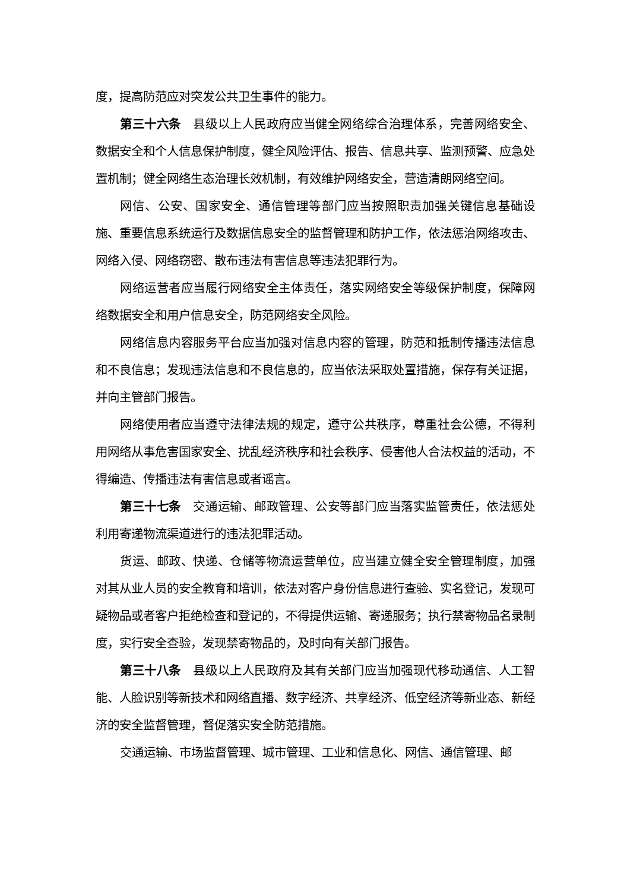度，提高防范应对突发公共卫生事件的能力。
第三十六条　县级以上人民政府应当健全网络综合治理体系，完善网络安全、数据安全和个人信息保护制度，健全风险评估、报告、信息共享、监测预警、应急处置机制；健全网络生态治理长效机制，有效维护网络安全，营造清朗网络空间。
网信、公安、国家安全、通信管理等部门应当按照职责加强关键信息基础设施、重要信息系统运行及数据信息安全的监督管理和防护工作，依法惩治网络攻击、网络入侵、网络窃密、散布违法有害信息等违法犯罪行为。
网络运营者应当履行网络安全主体责任，落实网络安全等级保护制度，保障网络数据安全和用户信息安全，防范网络安全风险。
网络信息内容服务平台应当加强对信息内容的管理，防范和抵制传播违法信息和不良信息；发现违法信息和不良信息的，应当依法采取处置措施，保存有关证据，并向主管部门报告。
网络使用者应当遵守法律法规的规定，遵守公共秩序，尊重社会公德，不得利用网络从事危害国家安全、扰乱经济秩序和社会秩序、侵害他人合法权益的活动，不得编造、传播违法有害信息或者谣言。
第三十七条　交通运输、邮政管理、公安等部门应当落实监管责任，依法惩处利用寄递物流渠道进行的违法犯罪活动。
货运、邮政、快递、仓储等物流运营单位，应当建立健全安全管理制度，加强对其从业人员的安全教育和培训，依法对客户身份信息进行查验、实名登记，发现可疑物品或者客户拒绝检查和登记的，不得提供运输、寄递服务；执行禁寄物品名录制度，实行安全查验，发现禁寄物品的，及时向有关部门报告。
第三十八条　县级以上人民政府及其有关部门应当加强现代移动通信、人工智能、人脸识别等新技术和网络直播、数字经济、共享经济、低空经济等新业态、新经济的安全监督管理，督促落实安全防范措施。
交通运输、市场监督管理、城市管理、工业和信息化、网信、通信管理、邮